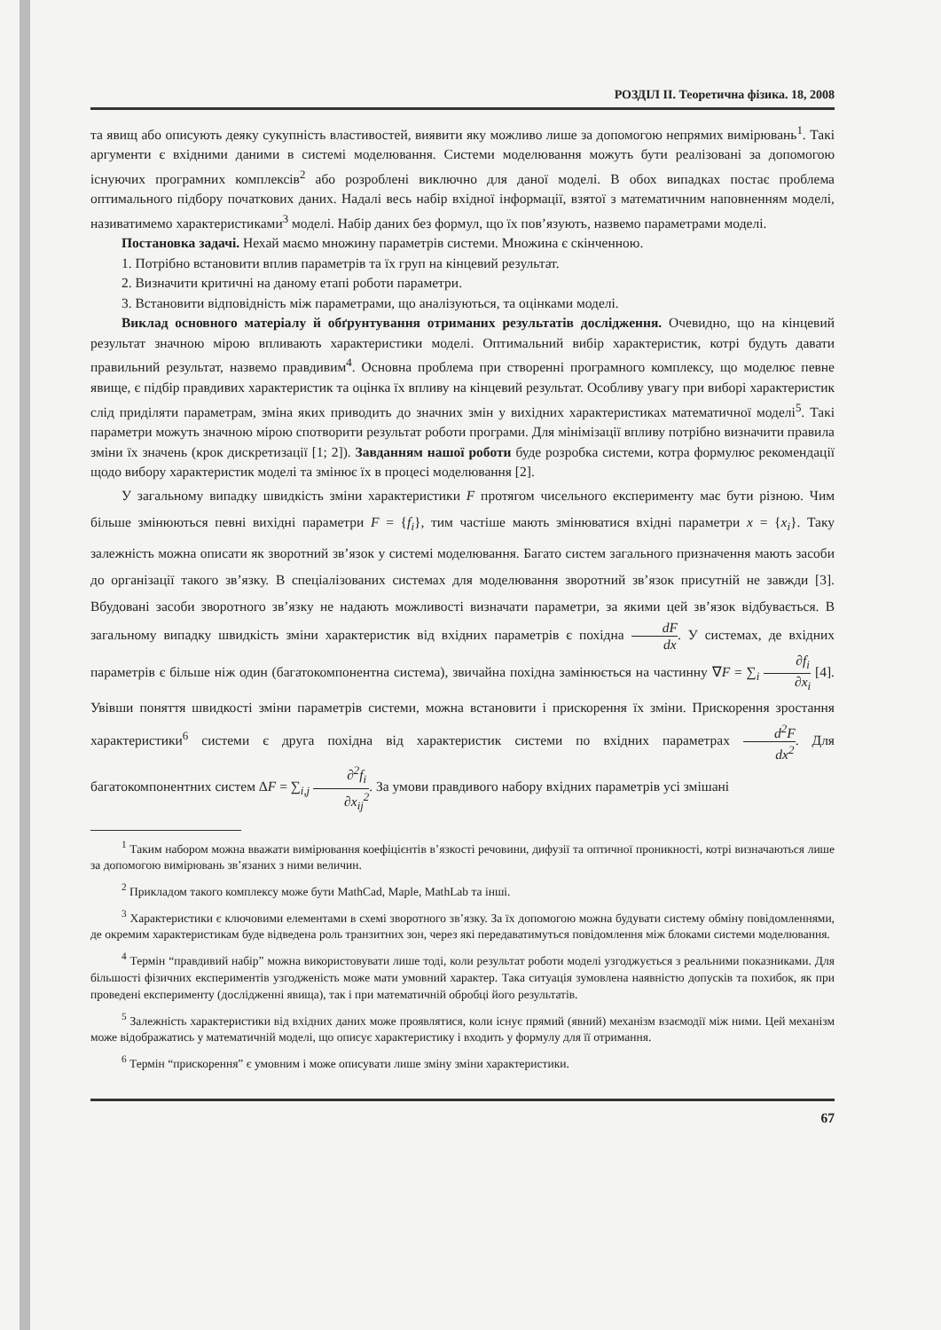РОЗДІЛ II. Теоретична фізика. 18, 2008
та явищ або описують деяку сукупність властивостей, виявити яку можливо лише за допомогою непрямих вимірювань<sup>1</sup>. Такі аргументи є вхідними даними в системі моделювання. Системи моделювання можуть бути реалізовані за допомогою існуючих програмних комплексів<sup>2</sup> або розроблені виключно для даної моделі. В обох випадках постає проблема оптимального підбору початкових даних. Надалі весь набір вхідної інформації, взятої з математичним наповненням моделі, називатимемо характеристиками<sup>3</sup> моделі. Набір даних без формул, що їх пов’язують, назвемо параметрами моделі.
Постановка задачі. Нехай маємо множину параметрів системи. Множина є скінченною.
1. Потрібно встановити вплив параметрів та їх груп на кінцевий результат.
2. Визначити критичні на даному етапі роботи параметри.
3. Встановити відповідність між параметрами, що аналізуються, та оцінками моделі.
Виклад основного матеріалу й обґрунтування отриманих результатів дослідження. Очевидно, що на кінцевий результат значною мірою впливають характеристики моделі. Оптимальний вибір характеристик, котрі будуть давати правильний результат, назвемо правдивим<sup>4</sup>. Основна проблема при створенні програмного комплексу, що моделює певне явище, є підбір правдивих характеристик та оцінка їх впливу на кінцевий результат. Особливу увагу при виборі характеристик слід приділяти параметрам, зміна яких приводить до значних змін у вихідних характеристиках математичної моделі<sup>5</sup>. Такі параметри можуть значною мірою спотворити результат роботи програми. Для мінімізації впливу потрібно визначити правила зміни їх значень (крок дискретизації [1; 2]). Завданням нашої роботи буде розробка системи, котра формулює рекомендації щодо вибору характеристик моделі та змінює їх в процесі моделювання [2].
У загальному випадку швидкість зміни характеристики F протягом чисельного експерименту має бути різною. Чим більше змінюються певні вихідні параметри F = {f<sub>i</sub>}, тим частіше мають змінюватися вхідні параметри x = {x<sub>i</sub>}. Таку залежність можна описати як зворотний зв’язок у системі моделювання. Багато систем загального призначення мають засоби до організації такого зв’язку. В спеціалізованих системах для моделювання зворотний зв’язок присутній не завжди [3]. Вбудовані засоби зворотного зв’язку не надають можливості визначати параметри, за якими цей зв’язок відбувається. В загальному випадку швидкість зміни характеристик від вхідних параметрів є похідна dF dx. У системах, де вхідних параметрів є більше ніж один (багатокомпонентна система), звичайна похідна замінюється на частинну ∇F = ∑<sub>i</sub> ∂f<sub>i</sub> ∂x<sub>i</sub> [4]. Увівши поняття швидкості зміни параметрів системи, можна встановити і прискорення їх зміни. Прискорення зростання характеристики<sup>6</sup> системи є друга похідна від характеристик системи по вхідних параметрах d<sup>2</sup>F dx<sup>2</sup>. Для багатокомпонентних систем ΔF = ∑<sub>i,j</sub> ∂<sup>2</sup>f<sub>i</sub> ∂x<sub>ij</sub><sup>2</sup>. За умови правдивого набору вхідних параметрів усі змішані
<sup>1</sup> Таким набором можна вважати вимірювання коефіцієнтів в’язкості речовини, дифузії та оптичної проникності, котрі визначаються лише за допомогою вимірювань зв’язаних з ними величин.
<sup>2</sup> Прикладом такого комплексу може бути MathCad, Maple, MathLab та інші.
<sup>3</sup> Характеристики є ключовими елементами в схемі зворотного зв’язку. За їх допомогою можна будувати систему обміну повідомленнями, де окремим характеристикам буде відведена роль транзитних зон, через які передаватимуться повідомлення між блоками системи моделювання.
<sup>4</sup> Термін “правдивий набір” можна використовувати лише тоді, коли результат роботи моделі узгоджується з реальними показниками. Для більшості фізичних експериментів узгодженість може мати умовний характер. Така ситуація зумовлена наявністю допусків та похибок, як при проведені експерименту (дослідженні явища), так і при математичній обробці його результатів.
<sup>5</sup> Залежність характеристики від вхідних даних може проявлятися, коли існує прямий (явний) механізм взаємодії між ними. Цей механізм може відображатись у математичній моделі, що описує характеристику і входить у формулу для її отримання.
<sup>6</sup> Термін “прискорення” є умовним і може описувати лише зміну зміни характеристики.
67